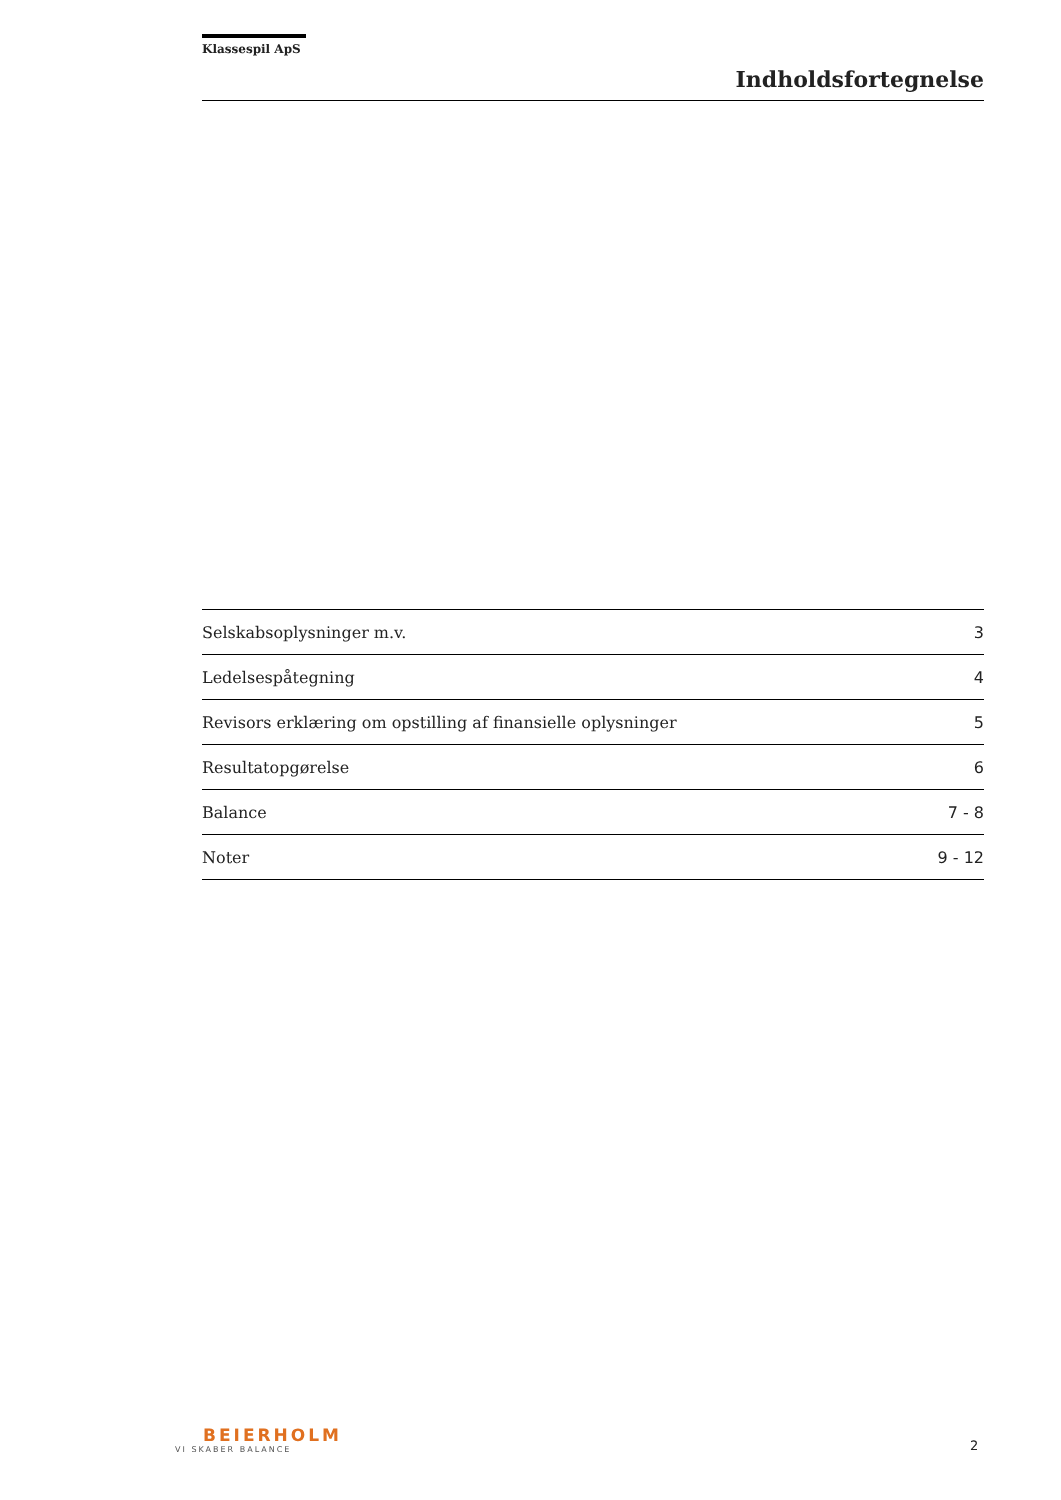Klassespil ApS
Indholdsfortegnelse
| Selskabsoplysninger m.v. | 3 |
| Ledelsespåtegning | 4 |
| Revisors erklæring om opstilling af finansielle oplysninger | 5 |
| Resultatopgørelse | 6 |
| Balance | 7 - 8 |
| Noter | 9 - 12 |
BEIERHOLM
VI SKABER BALANCE
2